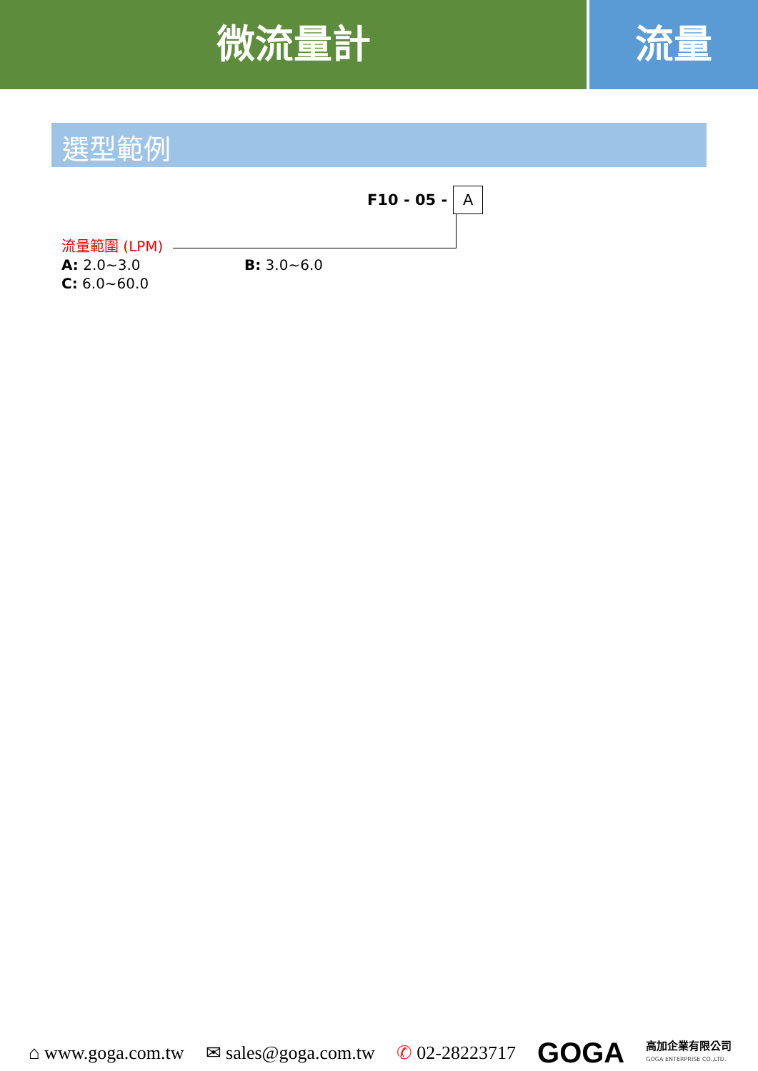微流量計 流量
選型範例
F10 - 05 -
A
流量範圍 (LPM)
A: 2.0~3.0 B: 3.0~6.0
C: 6.0~60.0
⌂ www.goga.com.tw ✉ sales@goga.com.tw ✆ 02-28223717 GOGA 高加企業有限公司
GOGA ENTERPRISE CO.,LTD.